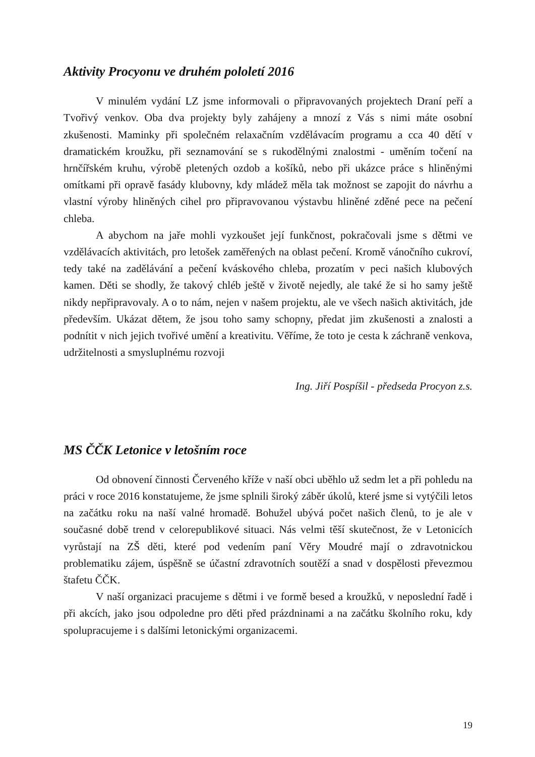Aktivity Procyonu ve druhém pololetí 2016
V minulém vydání LZ jsme informovali o připravovaných projektech Draní peří a Tvořivý venkov. Oba dva projekty byly zahájeny a mnozí z Vás s nimi máte osobní zkušenosti. Maminky při společném relaxačním vzdělávacím programu a cca 40 dětí v dramatickém kroužku, při seznamování se s rukodělnými znalostmi - uměním točení na hrnčířském kruhu, výrobě pletených ozdob a košíků, nebo při ukázce práce s hliněnými omítkami při opravě fasády klubovny, kdy mládež měla tak možnost se zapojit do návrhu a vlastní výroby hliněných cihel pro připravovanou výstavbu hliněné zděné pece na pečení chleba.
A abychom na jaře mohli vyzkoušet její funkčnost, pokračovali jsme s dětmi ve vzdělávacích aktivitách, pro letošek zaměřených na oblast pečení. Kromě vánočního cukroví, tedy také na zadělávání a pečení kváskového chleba, prozatím v peci našich klubových kamen. Děti se shodly, že takový chléb ještě v životě nejedly, ale také že si ho samy ještě nikdy nepřipravovaly. A o to nám, nejen v našem projektu, ale ve všech našich aktivitách, jde především. Ukázat dětem, že jsou toho samy schopny, předat jim zkušenosti a znalosti a podnítit v nich jejich tvořivé umění a kreativitu. Věříme, že toto je cesta k záchraně venkova, udržitelnosti a smysluplnému rozvoji
Ing. Jiří Pospíšil - předseda Procyon z.s.
MS ČČK Letonice v letošním roce
Od obnovení činnosti Červeného kříže v naší obci uběhlo už sedm let a při pohledu na práci v roce 2016 konstatujeme, že jsme splnili široký záběr úkolů, které jsme si vytýčili letos na začátku roku na naší valné hromadě. Bohužel ubývá počet našich členů, to je ale v současné době trend v celorepublikové situaci. Nás velmi těší skutečnost, že v Letonicích vyrůstají na ZŠ děti, které pod vedením paní Věry Moudré mají o zdravotnickou problematiku zájem, úspěšně se účastní zdravotních soutěží a snad v dospělosti převezmou štafetu ČČK.
V naší organizaci pracujeme s dětmi i ve formě besed a kroužků, v neposlední řadě i při akcích, jako jsou odpoledne pro děti před prázdninami a na začátku školního roku, kdy spolupracujeme i s dalšími letonickými organizacemi.
19